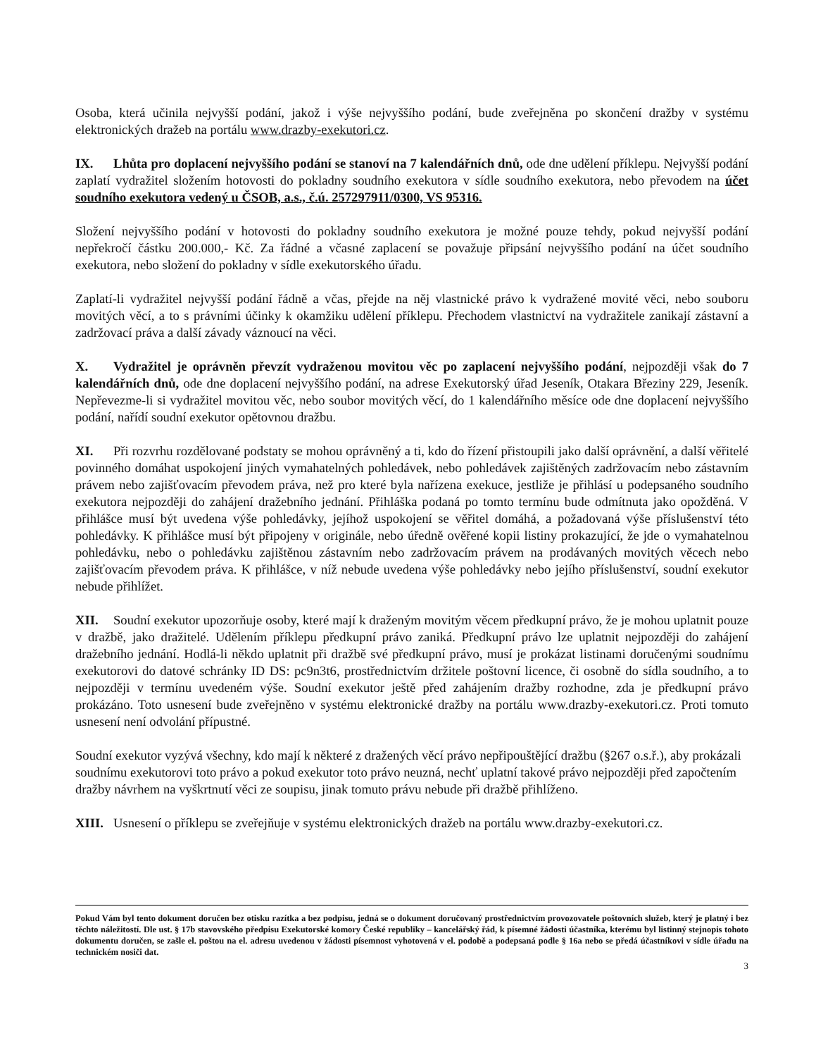Osoba, která učinila nejvyšší podání, jakož i výše nejvyššího podání, bude zveřejněna po skončení dražby v systému elektronických dražeb na portálu www.drazby-exekutori.cz.
IX. Lhůta pro doplacení nejvyššího podání se stanoví na 7 kalendářních dnů, ode dne udělení příklepu. Nejvyšší podání zaplatí vydražitel složením hotovosti do pokladny soudního exekutora v sídle soudního exekutora, nebo převodem na účet soudního exekutora vedený u ČSOB, a.s., č.ú. 257297911/0300, VS 95316.
Složení nejvyššího podání v hotovosti do pokladny soudního exekutora je možné pouze tehdy, pokud nejvyšší podání nepřekročí částku 200.000,- Kč. Za řádné a včasné zaplacení se považuje připsání nejvyššího podání na účet soudního exekutora, nebo složení do pokladny v sídle exekutorského úřadu.
Zaplatí-li vydražitel nejvyšší podání řádně a včas, přejde na něj vlastnické právo k vydražené movité věci, nebo souboru movitých věcí, a to s právními účinky k okamžiku udělení příklepu. Přechodem vlastnictví na vydražitele zanikají zástavní a zadržovací práva a další závady váznoucí na věci.
X. Vydražitel je oprávněn převzít vydraženou movitou věc po zaplacení nejvyššího podání, nejpozději však do 7 kalendářních dnů, ode dne doplacení nejvyššího podání, na adrese Exekutorský úřad Jeseník, Otakara Březiny 229, Jeseník. Nepřevezme-li si vydražitel movitou věc, nebo soubor movitých věcí, do 1 kalendářního měsíce ode dne doplacení nejvyššího podání, nařídí soudní exekutor opětovnou dražbu.
XI. Při rozvrhu rozdělované podstaty se mohou oprávněný a ti, kdo do řízení přistoupili jako další oprávnění, a další věřitelé povinného domáhat uspokojení jiných vymahatelných pohledávek, nebo pohledávek zajištěných zadržovacím nebo zástavním právem nebo zajišťovacím převodem práva, než pro které byla nařízena exekuce, jestliže je přihlásí u podepsaného soudního exekutora nejpozději do zahájení dražebního jednání. Přihláška podaná po tomto termínu bude odmítnuta jako opožděná. V přihlášce musí být uvedena výše pohledávky, jejíhož uspokojení se věřitel domáhá, a požadovaná výše příslušenství této pohledávky. K přihlášce musí být připojeny v originále, nebo úředně ověřené kopii listiny prokazující, že jde o vymahatelnou pohledávku, nebo o pohledávku zajištěnou zástavním nebo zadržovacím právem na prodávaných movitých věcech nebo zajišťovacím převodem práva. K přihlášce, v níž nebude uvedena výše pohledávky nebo jejího příslušenství, soudní exekutor nebude přihlížet.
XII. Soudní exekutor upozorňuje osoby, které mají k draženým movitým věcem předkupní právo, že je mohou uplatnit pouze v dražbě, jako dražitelé. Udělením příklepu předkupní právo zaniká. Předkupní právo lze uplatnit nejpozději do zahájení dražebního jednání. Hodlá-li někdo uplatnit při dražbě své předkupní právo, musí je prokázat listinami doručenými soudnímu exekutorovi do datové schránky ID DS: pc9n3t6, prostřednictvím držitele poštovní licence, či osobně do sídla soudního, a to nejpozději v termínu uvedeném výše. Soudní exekutor ještě před zahájením dražby rozhodne, zda je předkupní právo prokázáno. Toto usnesení bude zveřejněno v systému elektronické dražby na portálu www.drazby-exekutori.cz. Proti tomuto usnesení není odvolání přípustné.
Soudní exekutor vyzývá všechny, kdo mají k některé z dražených věcí právo nepřipouštějící dražbu (§267 o.s.ř.), aby prokázali soudnímu exekutorovi toto právo a pokud exekutor toto právo neuzná, nechť uplatní takové právo nejpozději před započtením dražby návrhem na vyškrtnutí věci ze soupisu, jinak tomuto právu nebude při dražbě přihlíženo.
XIII. Usnesení o příklepu se zveřejňuje v systému elektronických dražeb na portálu www.drazby-exekutori.cz.
Pokud Vám byl tento dokument doručen bez otisku razítka a bez podpisu, jedná se o dokument doručovaný prostřednictvím provozovatele poštovních služeb, který je platný i bez těchto náležitostí. Dle ust. § 17b stavovského předpisu Exekutorské komory České republiky – kancelářský řád, k písemné žádosti účastníka, kterému byl listinný stejnopis tohoto dokumentu doručen, se zašle el. poštou na el. adresu uvedenou v žádosti písemnost vyhotovená v el. podobě a podepsaná podle § 16a nebo se předá účastníkovi v sídle úřadu na technickém nosiči dat.
3